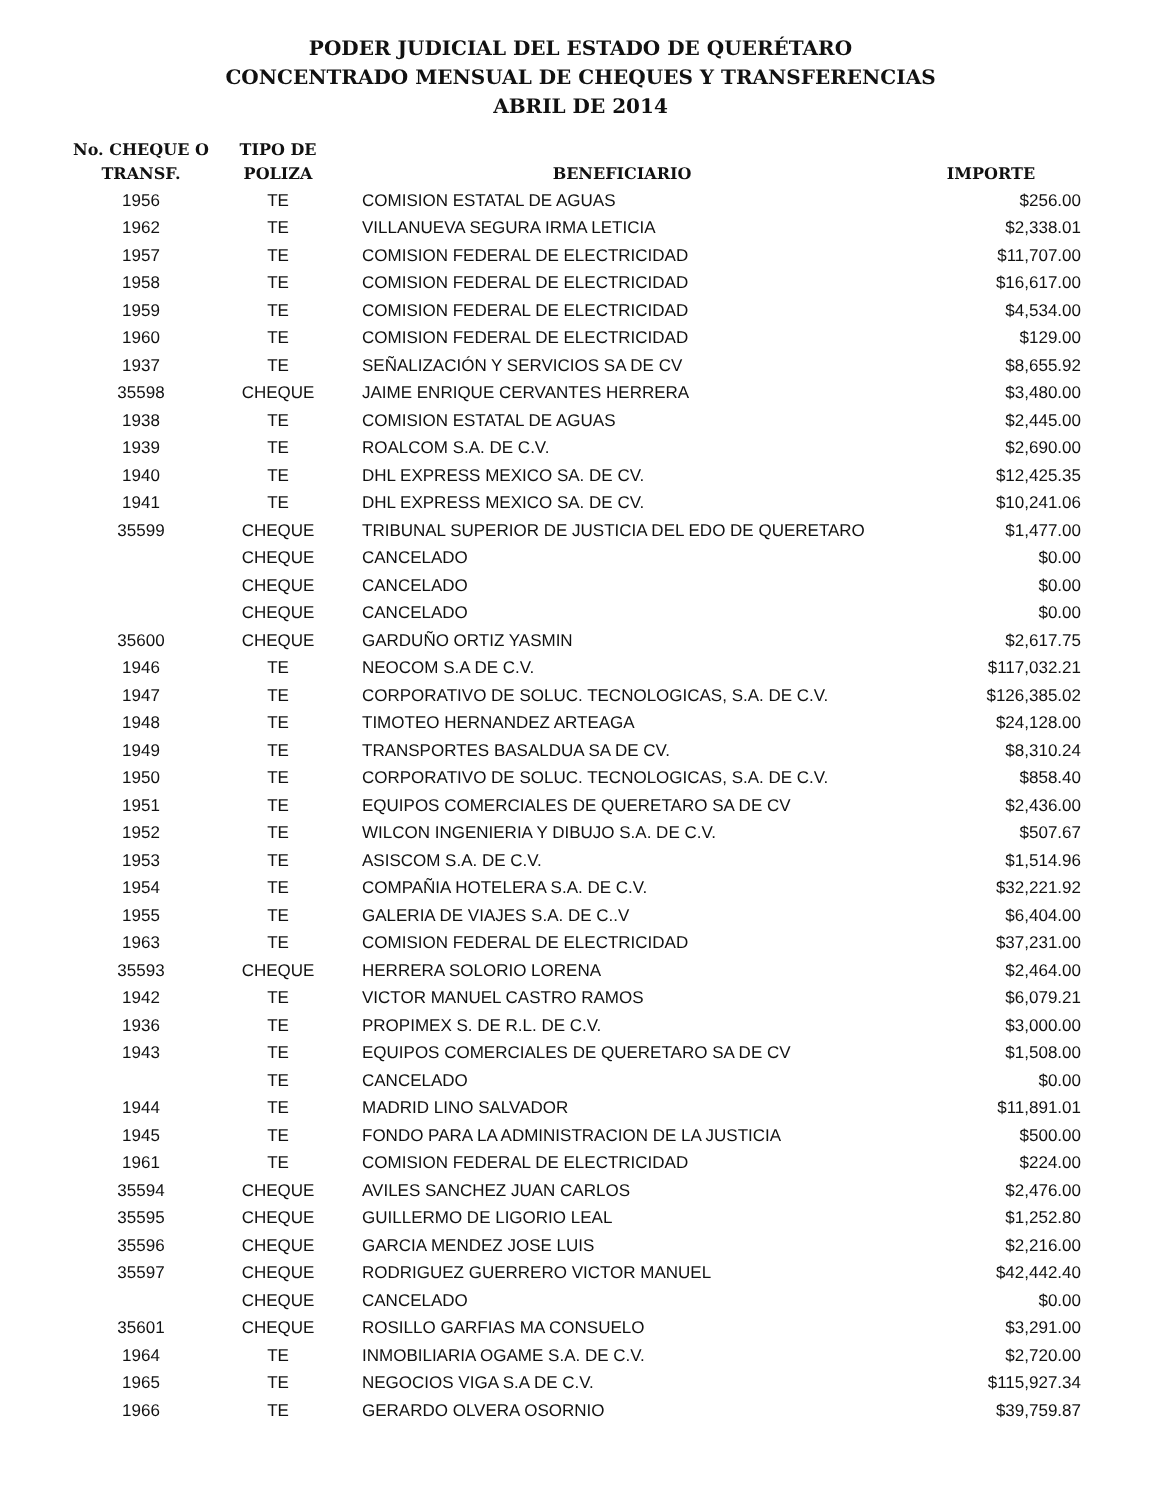PODER JUDICIAL DEL ESTADO DE QUERÉTARO
CONCENTRADO MENSUAL DE CHEQUES Y TRANSFERENCIAS
ABRIL DE 2014
| No. CHEQUE O TRANSF. | TIPO DE POLIZA | BENEFICIARIO | IMPORTE |
| --- | --- | --- | --- |
| 1956 | TE | COMISION ESTATAL DE AGUAS | $256.00 |
| 1962 | TE | VILLANUEVA SEGURA IRMA LETICIA | $2,338.01 |
| 1957 | TE | COMISION FEDERAL DE ELECTRICIDAD | $11,707.00 |
| 1958 | TE | COMISION FEDERAL DE ELECTRICIDAD | $16,617.00 |
| 1959 | TE | COMISION FEDERAL DE ELECTRICIDAD | $4,534.00 |
| 1960 | TE | COMISION FEDERAL DE ELECTRICIDAD | $129.00 |
| 1937 | TE | SEÑALIZACIÓN Y SERVICIOS SA DE CV | $8,655.92 |
| 35598 | CHEQUE | JAIME ENRIQUE CERVANTES HERRERA | $3,480.00 |
| 1938 | TE | COMISION ESTATAL DE AGUAS | $2,445.00 |
| 1939 | TE | ROALCOM S.A. DE C.V. | $2,690.00 |
| 1940 | TE | DHL EXPRESS MEXICO SA. DE CV. | $12,425.35 |
| 1941 | TE | DHL EXPRESS MEXICO SA. DE CV. | $10,241.06 |
| 35599 | CHEQUE | TRIBUNAL SUPERIOR DE JUSTICIA DEL EDO DE QUERETARO | $1,477.00 |
| | CHEQUE | CANCELADO | $0.00 |
| | CHEQUE | CANCELADO | $0.00 |
| | CHEQUE | CANCELADO | $0.00 |
| 35600 | CHEQUE | GARDUÑO ORTIZ YASMIN | $2,617.75 |
| 1946 | TE | NEOCOM S.A DE C.V. | $117,032.21 |
| 1947 | TE | CORPORATIVO DE SOLUC. TECNOLOGICAS, S.A. DE C.V. | $126,385.02 |
| 1948 | TE | TIMOTEO HERNANDEZ ARTEAGA | $24,128.00 |
| 1949 | TE | TRANSPORTES BASALDUA SA DE CV. | $8,310.24 |
| 1950 | TE | CORPORATIVO DE SOLUC. TECNOLOGICAS, S.A. DE C.V. | $858.40 |
| 1951 | TE | EQUIPOS COMERCIALES DE QUERETARO SA DE CV | $2,436.00 |
| 1952 | TE | WILCON INGENIERIA Y DIBUJO S.A. DE C.V. | $507.67 |
| 1953 | TE | ASISCOM S.A. DE C.V. | $1,514.96 |
| 1954 | TE | COMPAÑIA HOTELERA S.A. DE C.V. | $32,221.92 |
| 1955 | TE | GALERIA DE VIAJES S.A. DE C..V | $6,404.00 |
| 1963 | TE | COMISION FEDERAL DE ELECTRICIDAD | $37,231.00 |
| 35593 | CHEQUE | HERRERA SOLORIO LORENA | $2,464.00 |
| 1942 | TE | VICTOR MANUEL CASTRO RAMOS | $6,079.21 |
| 1936 | TE | PROPIMEX S. DE R.L. DE C.V. | $3,000.00 |
| 1943 | TE | EQUIPOS COMERCIALES DE QUERETARO SA DE CV | $1,508.00 |
| | TE | CANCELADO | $0.00 |
| 1944 | TE | MADRID LINO SALVADOR | $11,891.01 |
| 1945 | TE | FONDO PARA LA ADMINISTRACION DE LA JUSTICIA | $500.00 |
| 1961 | TE | COMISION FEDERAL DE ELECTRICIDAD | $224.00 |
| 35594 | CHEQUE | AVILES SANCHEZ JUAN CARLOS | $2,476.00 |
| 35595 | CHEQUE | GUILLERMO DE LIGORIO LEAL | $1,252.80 |
| 35596 | CHEQUE | GARCIA MENDEZ JOSE LUIS | $2,216.00 |
| 35597 | CHEQUE | RODRIGUEZ GUERRERO VICTOR MANUEL | $42,442.40 |
| | CHEQUE | CANCELADO | $0.00 |
| 35601 | CHEQUE | ROSILLO GARFIAS MA CONSUELO | $3,291.00 |
| 1964 | TE | INMOBILIARIA OGAME S.A. DE C.V. | $2,720.00 |
| 1965 | TE | NEGOCIOS VIGA S.A DE C.V. | $115,927.34 |
| 1966 | TE | GERARDO OLVERA OSORNIO | $39,759.87 |